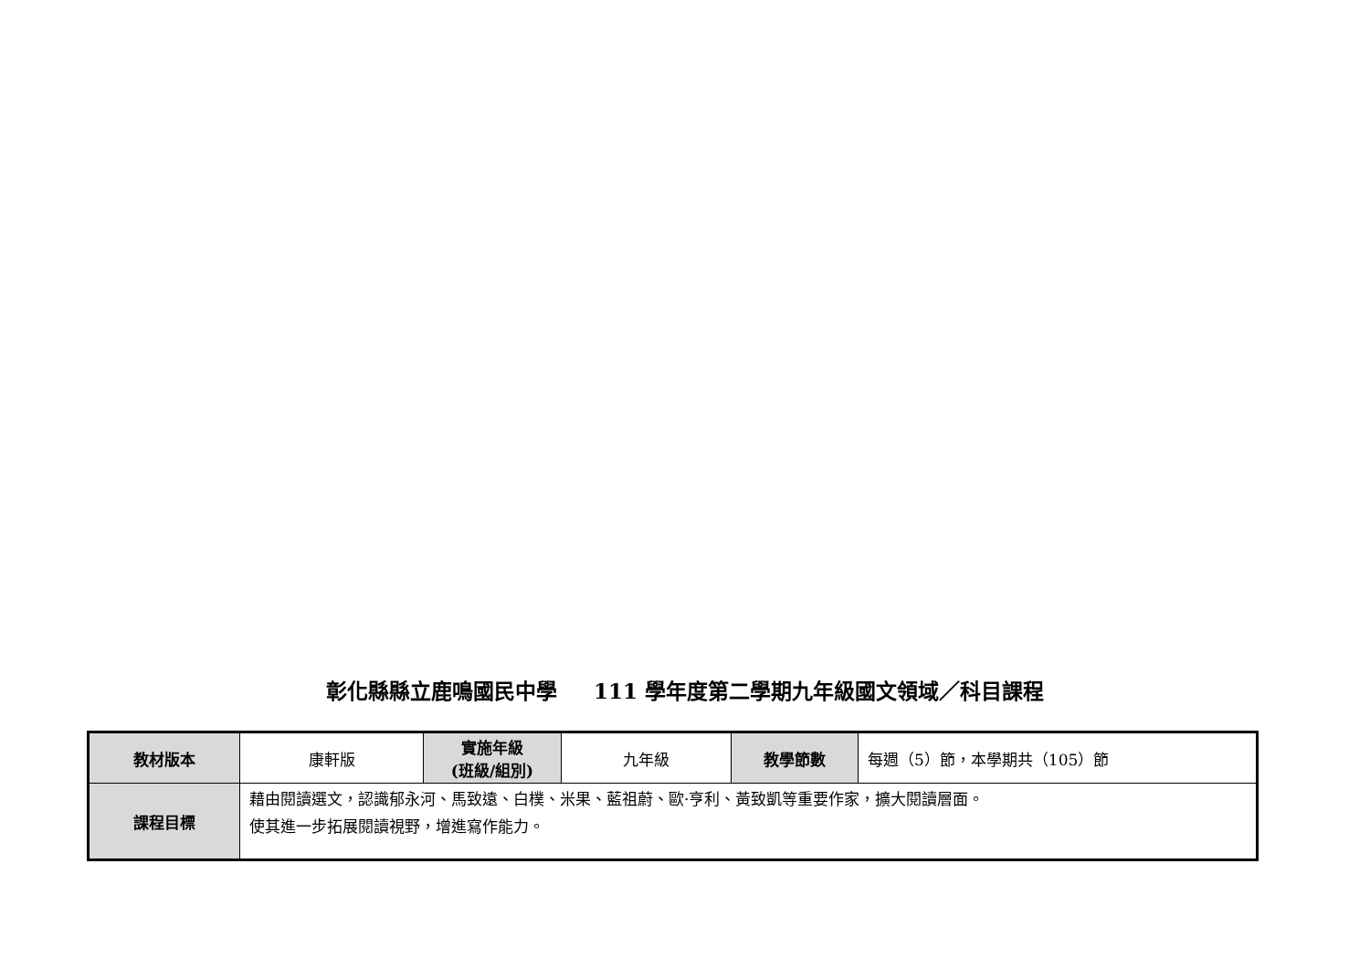彰化縣縣立鹿鳴國民中學 111 學年度第二學期九年級國文領域／科目課程
| 教材版本 | 康軒版 | 實施年級 (班級/組別) | 九年級 | 教學節數 | 每週（5）節，本學期共（105）節 |
| 課程目標 | 藉由閱讀選文，認識郁永河、馬致遠、白樸、米果、藍祖蔚、歐·亨利、黃致凱等重要作家，擴大閱讀層面。 使其進一步拓展閱讀視野，增進寫作能力。 | | | | |